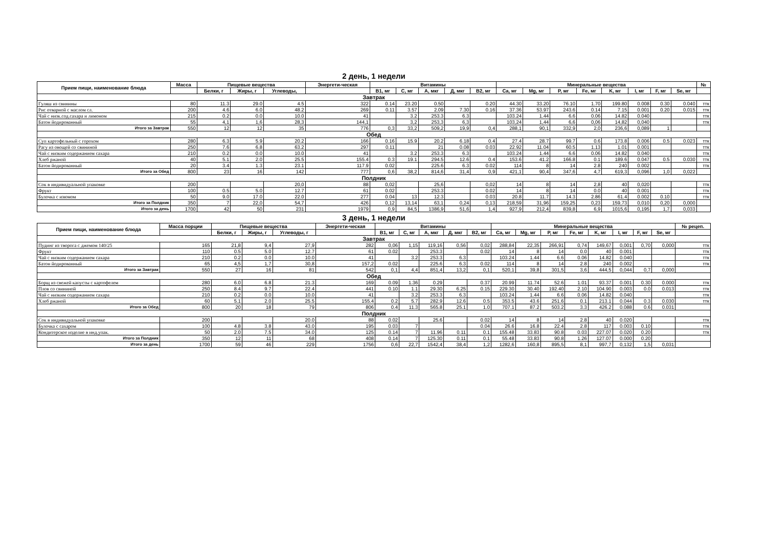2 день, 1 недели
| Прием пищи, наименование блюда | Масса | Пищевые вещества | | | Энергети-ческая | Витамины | | | | | Минеральные вещества | | | | | | | | № |
| --- | --- | --- | --- | --- | --- | --- | --- | --- | --- | --- | --- | --- | --- | --- | --- | --- | --- | --- | --- |
| | | Белки, г | Жиры, г | Углеводы, | | B1, мг | C, мг | A, мкг | Д, мкг | B2, мг | Ca, мг | Mg, мг | P, мг | Fe, мг | K, мг | I, мг | F, мг | Se, мг | |
| Завтрак | | | | | | | | | | | | | | | | | | | |
| Гуляш из свинины | 80 | 11.3 | 29.0 | 4.5 | 322 | 0.14 | 23.20 | 0.50 | | 0.20 | 44.30 | 33.20 | 76.10 | 1.70 | 199.80 | 0.008 | 0.30 | 0.040 | ттк |
| Рис отварной с маслом сл. | 200 | 4.6 | 6.0 | 48.2 | 269 | 0.11 | 3.57 | 2.09 | 7.30 | 0.16 | 37.36 | 53.97 | 243.6 | 0.14 | 7.15 | 0.001 | 0.20 | 0.015 | ттк |
| Чай с низк.сод.сахара и лимоном | 215 | 0.2 | 0.0 | 10.0 | 41 | | 3.2 | 253.3 | 6.3 | | 103.24 | 1.44 | 6.6 | 0.06 | 14.82 | 0.040 | | | ттк |
| Батон йодированный | 55 | 4,1 | 1,6 | 28,3 | 144,1 | | 3,2 | 253,3 | 6,3 | | 103,24 | 1,44 | 6,6 | 0,06 | 14,82 | 0,040 | | | ттк |
| Итого за Завтрак | 550 | 12 | 12 | 35 | 776 | 0,3 | 33,2 | 509,2 | 19,9 | 0,4 | 288,1 | 90,1 | 332,9 | 2,0 | 236,6 | 0,089 | 1 | | |
| Обед | | | | | | | | | | | | | | | | | | | |
| Суп картофельный с горохом | 280 | 6.3 | 5.9 | 20.2 | 166 | 0.16 | 15.9 | 20.2 | 6.18 | 0.4 | 27.4 | 28.7 | 99.7 | 0.6 | 173.8 | 0.006 | 0.5 | 0.023 | ттк |
| Рагу из овощей со свининой | 250 | 7.6 | 6.8 | 63.2 | 297 | 0.11 | | 21 | 0.08 | 0.03 | 22.92 | 11.04 | 60.5 | 1.13 | 1.01 | 0.001 | | | ттк |
| Чай с низким содержанием сахара | 210 | 0.2 | 0.0 | 10.0 | 41 | | 3.2 | 253.3 | 6.3 | | 103.24 | 1.44 | 6.6 | 0.06 | 14.82 | 0.040 | | | ттк |
| Хлеб ржаной | 40 | 5.1 | 2.0 | 25.5 | 155.4 | 0.3 | 19.1 | 294.5 | 12.6 | 0.4 | 153.6 | 41.2 | 166.8 | 0.1 | 189.6 | 0.047 | 0.5 | 0.030 | ттк |
| Батон йодированный | 20 | 3.4 | 1.3 | 23.1 | 117.9 | 0.02 | | 225.6 | 6.3 | 0.02 | 114 | 8 | 14 | 2.8 | 240 | 0.002 | | | ттк |
| Итого за Обед | 800 | 23 | 16 | 142 | 777 | 0,6 | 38,2 | 814,6 | 31,4 | 0,9 | 421,1 | 90,4 | 347,6 | 4,7 | 619,3 | 0,096 | 1,0 | 0,022 | |
| Полдник | | | | | | | | | | | | | | | | | | | |
| Сок в индивидуальной упаковке | 200 | | | 20,0 | 88 | 0,02 | | 25,6 | | 0,02 | 14 | 8 | 14 | 2,8 | 40 | 0,020 | | | ттк |
| Фрукт | 100 | 0.5 | 5.0 | 12.7 | 61 | 0.02 | | 253.3 | | 0.02 | 14 | 8 | 14 | 0.0 | 40 | 0.001 | | | ттк |
| Булочка с изюмом | 50 | 9.0 | 17.0 | 22.0 | 277 | 0.04 | 13 | 12.3 | | 0.03 | 20.8 | 11.7 | 14.3 | 2.86 | 61.4 | 0.002 | 0.10 | | ттк |
| Итого за Полдник | 350 | 7 | 22,0 | 54,7 | 426 | 0,12 | 13,14 | 63,1 | 0,24 | 0,13 | 218,59 | 31,96 | 159,25 | 0,23 | 159,73 | 0,010 | 0,20 | 0,000 | |
| Итого за день | 1700 | 42 | 50 | 231 | 1979 | 0,9 | 84,5 | 1386,9 | 51,6 | 1,4 | 927,9 | 212,4 | 839,8 | 6,9 | 1015,6 | 0,195 | 1,7 | 0,033 | |
3 день, 1 недели
| Прием пищи, наименование блюда | Масса порции | Пищевые вещества | | | Энергети-ческая | Витамины | | | | | Минеральные вещества | | | | | | | | № рецеп. |
| --- | --- | --- | --- | --- | --- | --- | --- | --- | --- | --- | --- | --- | --- | --- | --- | --- | --- | --- | --- |
| | | Белки, г | Жиры, г | Углеводы, г | | B1, мг | C, мг | A, мкг | Д, мкг | B2, мг | Ca, мг | Mg, мг | P, мг | Fe, мг | K, мг | I, мг | F, мг | Se, мг | |
| Завтрак | | | | | | | | | | | | | | | | | | | |
| Пудинг из творога с джемом 140/25 | 165 | 21,8 | 9,4 | 27,9 | 282 | 0,06 | 1,15 | 119,16 | 0,56 | 0,02 | 288,84 | 22,35 | 266,91 | 0,74 | 149,67 | 0,001 | 0,70 | 0,000 | ттк |
| Фрукт | 110 | 0.5 | 5.0 | 12.7 | 61 | 0.02 | | 253.3 | | 0.02 | 14 | 8 | 14 | 0.0 | 40 | 0.001 | | | ттк |
| Чай с низким содержанием сахара | 210 | 0.2 | 0.0 | 10.0 | 41 | | 3.2 | 253.3 | 6.3 | | 103.24 | 1.44 | 6.6 | 0.06 | 14.82 | 0.040 | | | ттк |
| Батон йодированный | 65 | 4,5 | 1,7 | 30,8 | 157,2 | 0.02 | | 225.6 | 6.3 | 0.02 | 114 | 8 | 14 | 2.8 | 240 | 0.002 | | | ттк |
| Итого за Завтрак | 550 | 27 | 16 | 81 | 542 | 0,1 | 4,4 | 851,4 | 13,2 | 0,1 | 520,1 | 39,8 | 301,5 | 3,6 | 444,5 | 0,044 | 0,7 | 0,000 | |
| Обед | | | | | | | | | | | | | | | | | | | |
| Борщ из свежей капусты с картофелем | 280 | 6.0 | 6.8 | 21.3 | 169 | 0.09 | 1.36 | 0.29 | | 0.37 | 20.99 | 11.74 | 52.6 | 1.01 | 93.37 | 0.001 | 0.30 | 0.000 | ттк |
| Плов со свининой | 250 | 8.4 | 9.7 | 22.4 | 441 | 0.10 | 1.1 | 29.30 | 6.25 | 0.15 | 229.30 | 30.40 | 192.40 | 2.10 | 104.90 | 0.003 | 0.0 | 0.013 | ттк |
| Чай с низким содержанием сахара | 210 | 0.2 | 0.0 | 10.0 | 41 | | 3.2 | 253.3 | 6.3 | | 103.24 | 1.44 | 6.6 | 0.06 | 14.82 | 0.040 | | | ттк |
| Хлеб ржаной | 60 | 5.1 | 2.0 | 25.5 | 155.4 | 0.2 | 5.7 | 282.9 | 12.6 | 0.5 | 353.5 | 43.6 | 251.6 | 0.1 | 213.1 | 0.044 | 0.3 | 0.030 | ттк |
| Итого за Обед | 800 | 20 | 18 | 79 | 806 | 0.4 | 11.3 | 565.8 | 25.1 | 1.0 | 707.1 | 87.2 | 503.2 | 3.3 | 426.2 | 0.088 | 0.6 | 0.031 | |
| Полдник | | | | | | | | | | | | | | | | | | | |
| Сок в индивидуальной упаковке | 200 | | | 20.0 | 88 | 0.02 | | 25.6 | | 0.02 | 14 | 8 | 14 | 2.8 | 40 | 0.020 | | | ттк |
| Булочка с сахаром | 100 | 4.8 | 3.8 | 43.0 | 195 | 0.03 | 7 | | | 0.04 | 26.6 | 16.8 | 22.4 | 2.8 | 117 | 0.003 | 0.10 | | ттк |
| Кондитерское изделие в инд.упак. | 50 | 2.0 | 7.5 | 34.0 | 125 | 0.14 | 7 | 11.96 | 0.11 | 0.1 | 155.48 | 33.83 | 90.8 | 0.03 | 227.07 | 0.020 | 0.20 | | ттк |
| Итого за Полдник | 350 | 12 | 11 | 68 | 408 | 0.14 | 7 | 125.30 | 0.11 | 0.1 | 55.48 | 33.83 | 90.8 | 1.26 | 127.07 | 0.000 | 0.20 | | |
| Итого за день | 1700 | 59 | 46 | 229 | 1756 | 0,6 | 22,7 | 1542,4 | 38,4 | 1,2 | 1282,6 | 160,8 | 895,5 | 8,1 | 997,7 | 0,132 | 1,5 | 0,031 | |